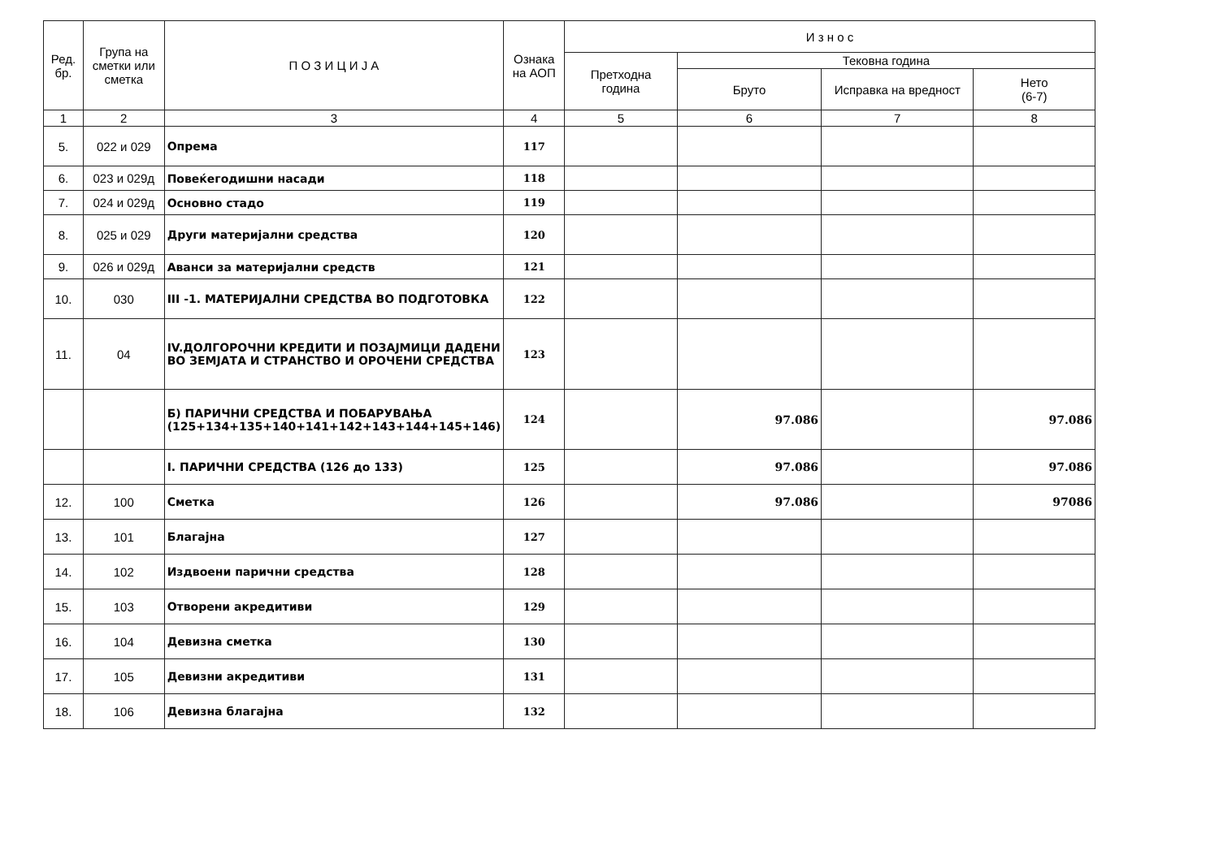| Ред. бр. | Група на сметки или сметка | П О З И Ц И Ј А | Ознака на АОП | И з н о с | | | |
| --- | --- | --- | --- | --- | --- | --- | --- |
| | | | | Претходна година | Тековна година | | |
| | | | | | Бруто | Исправка на вредност | Нето (6-7) |
| 1 | 2 | 3 | 4 | 5 | 6 | 7 | 8 |
| 5. | 022 и 029 | Опрема | 117 | | | | |
| 6. | 023 и 029д | Повеќегодишни насади | 118 | | | | |
| 7. | 024 и 029д | Основно стадо | 119 | | | | |
| 8. | 025 и 029 | Други материјални средства | 120 | | | | |
| 9. | 026 и 029д | Аванси за материјални средств | 121 | | | | |
| 10. | 030 | III -1. МАТЕРИЈАЛНИ СРЕДСТВА ВО ПОДГОТОВКА | 122 | | | | |
| 11. | 04 | IV.ДОЛГОРОЧНИ КРЕДИТИ И ПОЗАЈМИЦИ ДАДЕНИ ВО ЗЕМЈАТА И СТРАНСТВО И ОРОЧЕНИ СРЕДСТВА | 123 | | | | |
| | | Б) ПАРИЧНИ СРЕДСТВА И ПОБАРУВАЊА (125+134+135+140+141+142+143+144+145+146) | 124 | | 97.086 | | 97.086 |
| | | I. ПАРИЧНИ СРЕДСТВА (126 до 133) | 125 | | 97.086 | | 97.086 |
| 12. | 100 | Сметка | 126 | | 97.086 | | 97086 |
| 13. | 101 | Благајна | 127 | | | | |
| 14. | 102 | Издвоени парични средства | 128 | | | | |
| 15. | 103 | Отворени акредитиви | 129 | | | | |
| 16. | 104 | Девизна сметка | 130 | | | | |
| 17. | 105 | Девизни акредитиви | 131 | | | | |
| 18. | 106 | Девизна благајна | 132 | | | | |